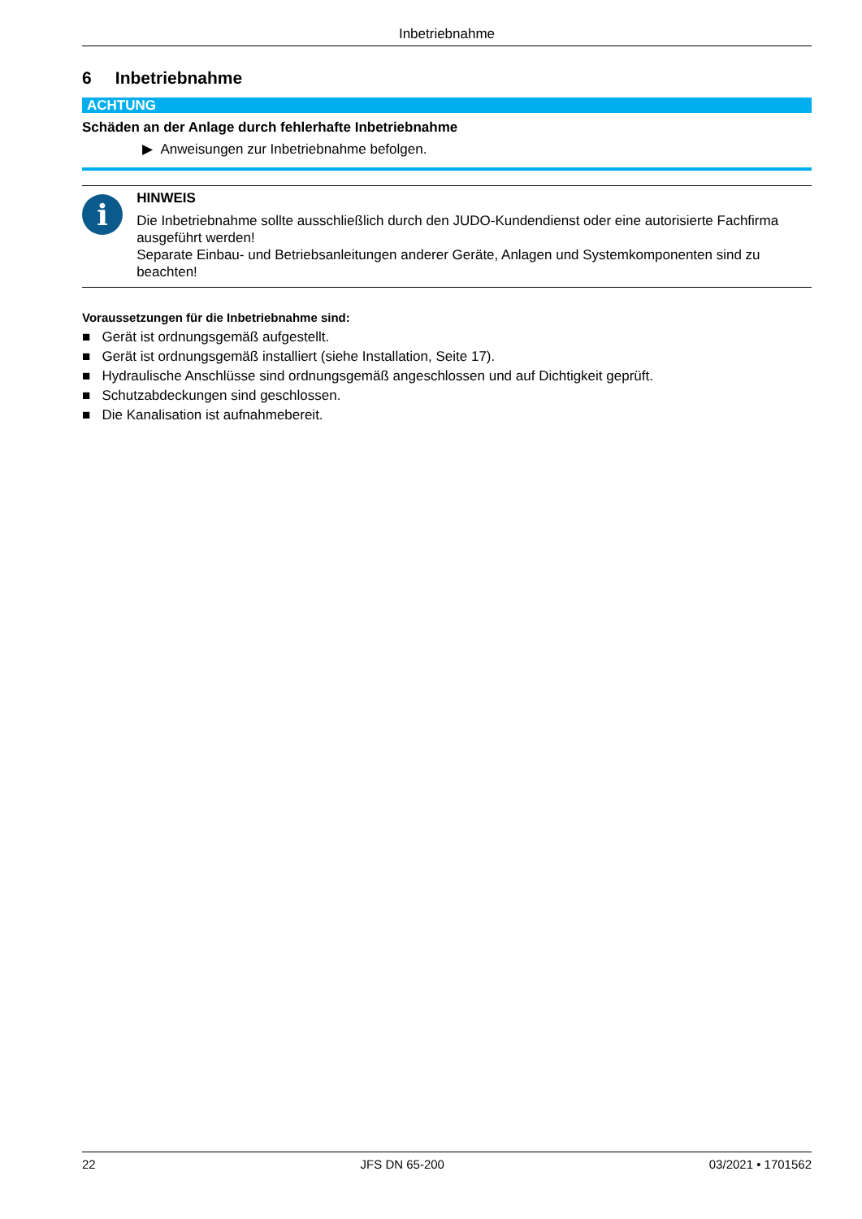Inbetriebnahme
6 Inbetriebnahme
ACHTUNG
Schäden an der Anlage durch fehlerhafte Inbetriebnahme
▶ Anweisungen zur Inbetriebnahme befolgen.
i
HINWEIS
Die Inbetriebnahme sollte ausschließlich durch den JUDO-Kundendienst oder eine autorisierte Fachfirma ausgeführt werden!
Separate Einbau- und Betriebsanleitungen anderer Geräte, Anlagen und Systemkomponenten sind zu beachten!
Voraussetzungen für die Inbetriebnahme sind:
■ Gerät ist ordnungsgemäß aufgestellt.
■ Gerät ist ordnungsgemäß installiert (siehe Installation, Seite 17).
■ Hydraulische Anschlüsse sind ordnungsgemäß angeschlossen und auf Dichtigkeit geprüft.
■ Schutzabdeckungen sind geschlossen.
■ Die Kanalisation ist aufnahmebereit.
22 JFS DN 65-200 03/2021 • 1701562